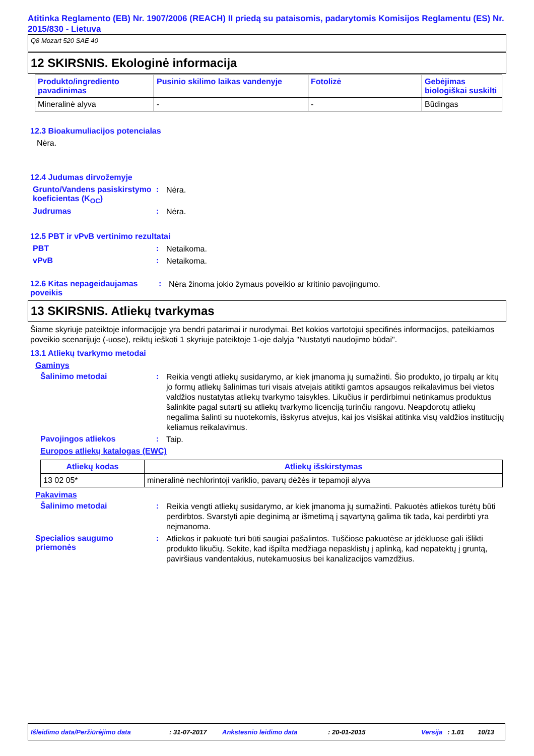Atitinka Reglamento (EB) Nr. 1907/2006 (REACH) II priedą su pataisomis, padarytomis Komisijos Reglamentu (ES) Nr. 2015/830 - Lietuva
Q8 Mozart 520 SAE 40
12 SKIRSNIS. Ekologinė informacija
| Produkto/ingrediento pavadinimas | Pusinio skilimo laikas vandenyje | Fotolizė | Gebėjimas biologiškai suskilti |
| --- | --- | --- | --- |
| Mineralinė alyva | - | - | Būdingas |
12.3 Bioakumuliacijos potencialas
Nėra.
12.4 Judumas dirvožemyje
Grunto/Vandens pasiskirstymo koeficientas (K<sub>OC</sub>)
:
Nėra.
Judrumas :
Nėra.
12.5 PBT ir vPvB vertinimo rezultatai
PBT :
Netaikoma.
vPvB :
Netaikoma.
12.6 Kitas nepageidaujamas poveikis
:
Nėra žinoma jokio žymaus poveikio ar kritinio pavojingumo.
13 SKIRSNIS. Atliekų tvarkymas
Šiame skyriuje pateiktoje informacijoje yra bendri patarimai ir nurodymai. Bet kokios vartotojui specifinės informacijos, pateikiamos poveikio scenarijuje (-uose), reiktų ieškoti 1 skyriuje pateiktoje 1-oje dalyja "Nustatyti naudojimo būdai".
13.1 Atliekų tvarkymo metodai
Gaminys
Šalinimo metodai :
Reikia vengti atliekų susidarymo, ar kiek įmanoma jų sumažinti. Šio produkto, jo tirpalų ar kitų jo formų atliekų šalinimas turi visais atvejais atitikti gamtos apsaugos reikalavimus bei vietos valdžios nustatytas atliekų tvarkymo taisykles. Likučius ir perdirbimui netinkamus produktus šalinkite pagal sutartį su atliekų tvarkymo licenciją turinčiu rangovu. Neapdorotų atliekų negalima šalinti su nuotekomis, išskyrus atvejus, kai jos visiškai atitinka visų valdžios institucijų keliamus reikalavimus.
Pavojingos atliekos :
Taip.
Europos atliekų katalogas (EWC)
| Atliekų kodas | Atliekų išskirstymas |
| --- | --- |
| 13 02 05* | mineralinė nechlorintoji variklio, pavarų dėžės ir tepamoji alyva |
Pakavimas
Šalinimo metodai :
Reikia vengti atliekų susidarymo, ar kiek įmanoma jų sumažinti. Pakuotės atliekos turėtų būti perdirbtos. Svarstyti apie deginimą ar išmetimą į sąvartyną galima tik tada, kai perdirbti yra neįmanoma.
Specialios saugumo priemonės
:
Atliekos ir pakuotė turi būti saugiai pašalintos. Tuščiose pakuotėse ar įdėkluose gali išlikti produkto likučių. Sekite, kad išpilta medžiaga nepasklistų į aplinką, kad nepatektų į gruntą, paviršiaus vandentakius, nutekamuosius bei kanalizacijos vamzdžius.
Išleidimo data/Peržiūrėjimo data: 31-07-2017 Ankstesnio leidimo data: 20-01-2015 Versija: 1.01 10/13